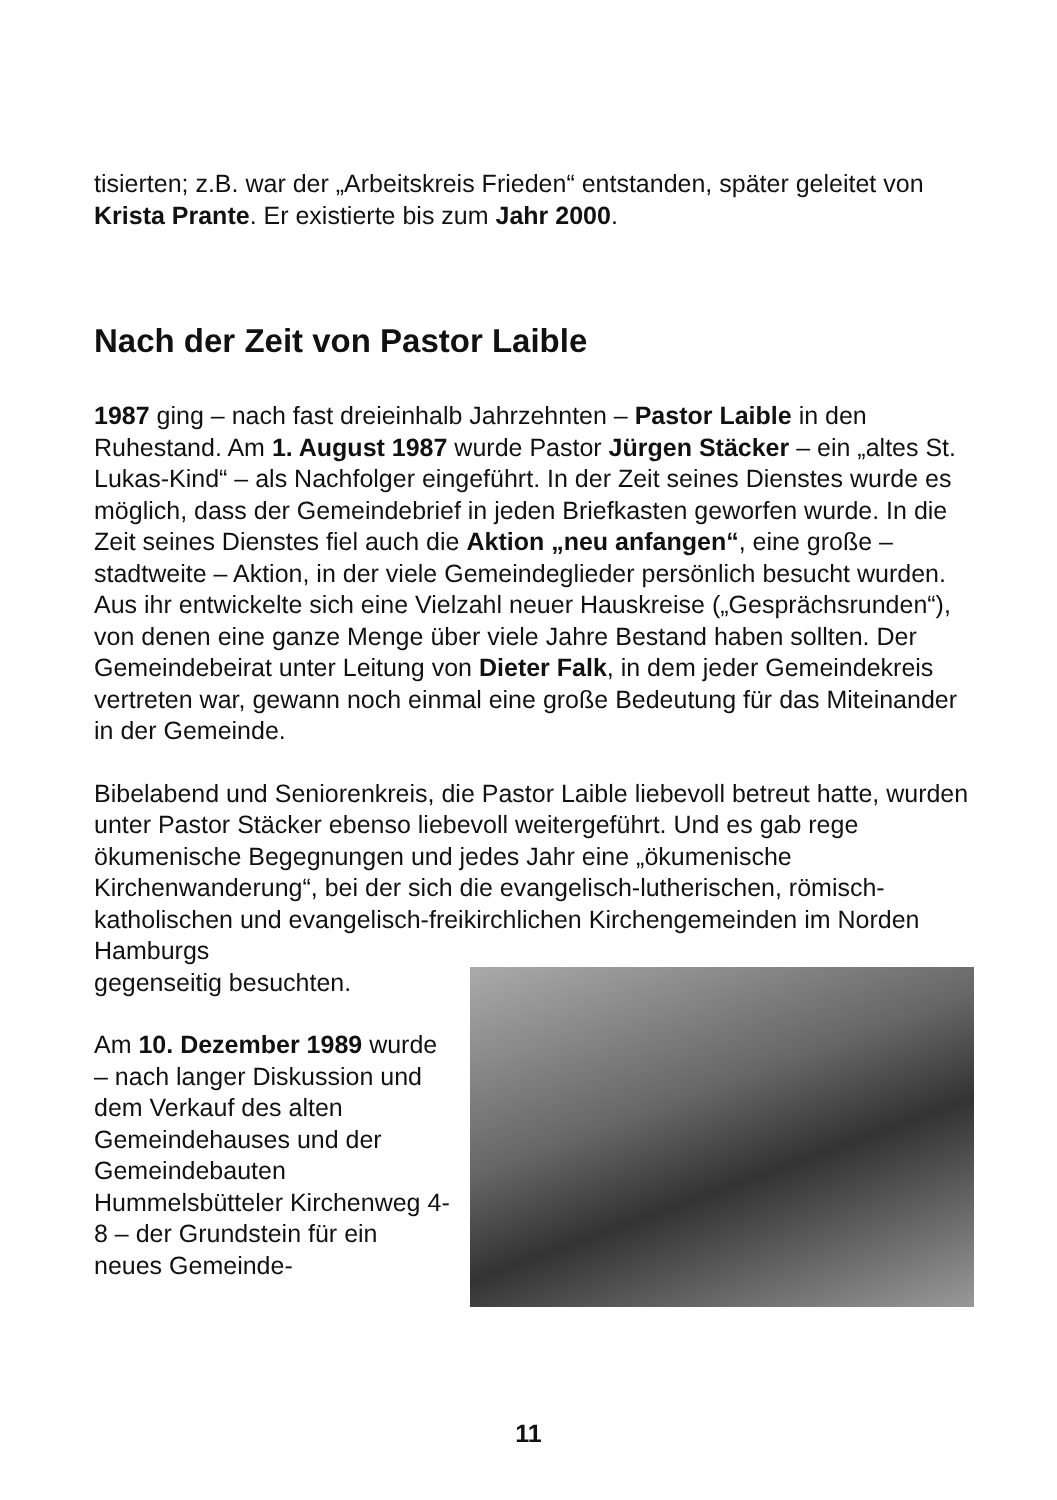tisierten; z.B. war der „Arbeitskreis Frieden“ entstanden, später geleitet von Krista Prante. Er existierte bis zum Jahr 2000.
Nach der Zeit von Pastor Laible
1987 ging – nach fast dreieinhalb Jahrzehnten – Pastor Laible in den Ruhestand. Am 1. August 1987 wurde Pastor Jürgen Stäcker – ein „altes St. Lukas-Kind“ – als Nachfolger eingeführt. In der Zeit seines Dienstes wurde es möglich, dass der Gemeindebrief in jeden Briefkasten geworfen wurde. In die Zeit seines Dienstes fiel auch die Aktion „neu anfangen“, eine große – stadtweite – Aktion, in der viele Gemeindeglieder persönlich besucht wurden. Aus ihr entwickelte sich eine Vielzahl neuer Hauskreise („Gesprächsrunden“), von denen eine ganze Menge über viele Jahre Bestand haben sollten. Der Gemeindebeirat unter Leitung von Dieter Falk, in dem jeder Gemeindekreis vertreten war, gewann noch einmal eine große Bedeutung für das Miteinander in der Gemeinde.
Bibelabend und Seniorenkreis, die Pastor Laible liebevoll betreut hatte, wurden unter Pastor Stäcker ebenso liebevoll weitergeführt. Und es gab rege ökumenische Begegnungen und jedes Jahr eine „ökumenische Kirchenwanderung“, bei der sich die evangelisch-lutherischen, römisch-katholischen und evangelisch-freikirchlichen Kirchengemeinden im Norden Hamburgs
gegenseitig besuchten.
Am 10. Dezember 1989 wurde – nach langer Diskussion und dem Verkauf des alten Gemeindehauses und der Gemeindebauten Hummelsbütteler Kirchenweg 4-8 – der Grundstein für ein neues Gemeinde-
11